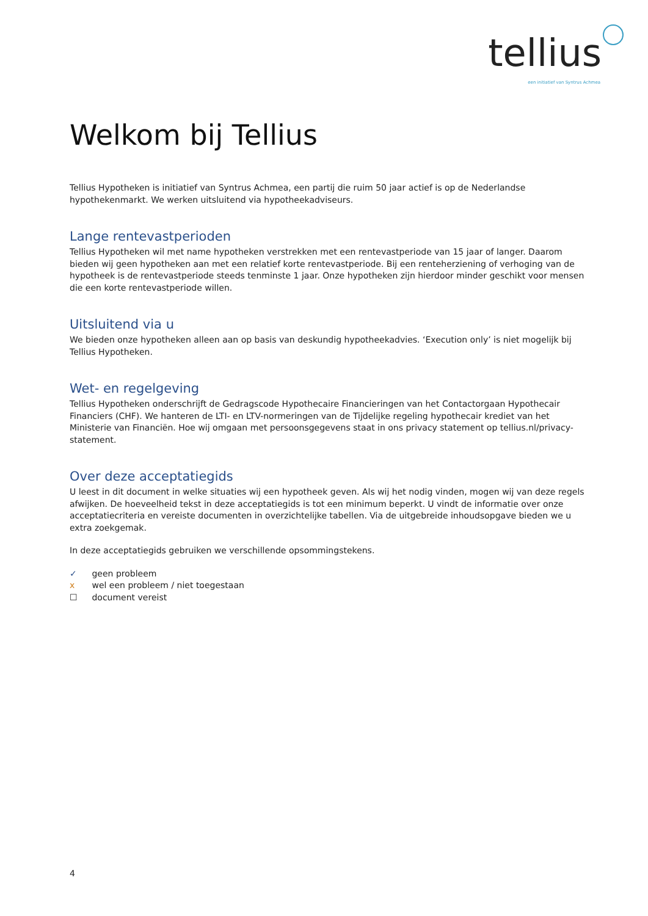tellius
een initiatief van Syntrus Achmea
Welkom bij Tellius
Tellius Hypotheken is initiatief van Syntrus Achmea, een partij die ruim 50 jaar actief is op de Nederlandse hypothekenmarkt. We werken uitsluitend via hypotheekadviseurs.
Lange rentevastperioden
Tellius Hypotheken wil met name hypotheken verstrekken met een rentevastperiode van 15 jaar of langer. Daarom bieden wij geen hypotheken aan met een relatief korte rentevastperiode. Bij een renteherziening of verhoging van de hypotheek is de rentevastperiode steeds tenminste 1 jaar. Onze hypotheken zijn hierdoor minder geschikt voor mensen die een korte rentevastperiode willen.
Uitsluitend via u
We bieden onze hypotheken alleen aan op basis van deskundig hypotheekadvies. ‘Execution only’ is niet mogelijk bij Tellius Hypotheken.
Wet- en regelgeving
Tellius Hypotheken onderschrijft de Gedragscode Hypothecaire Financieringen van het Contactorgaan Hypothecair Financiers (CHF). We hanteren de LTI- en LTV-normeringen van de Tijdelijke regeling hypothecair krediet van het Ministerie van Financiën. Hoe wij omgaan met persoonsgegevens staat in ons privacy statement op tellius.nl/privacy-statement.
Over deze acceptatiegids
U leest in dit document in welke situaties wij een hypotheek geven. Als wij het nodig vinden, mogen wij van deze regels afwijken. De hoeveelheid tekst in deze acceptatiegids is tot een minimum beperkt. U vindt de informatie over onze acceptatiecriteria en vereiste documenten in overzichtelijke tabellen. Via de uitgebreide inhoudsopgave bieden we u extra zoekgemak.
In deze acceptatiegids gebruiken we verschillende opsommingstekens.
✓ geen probleem
x wel een probleem / niet toegestaan
☐ document vereist
4